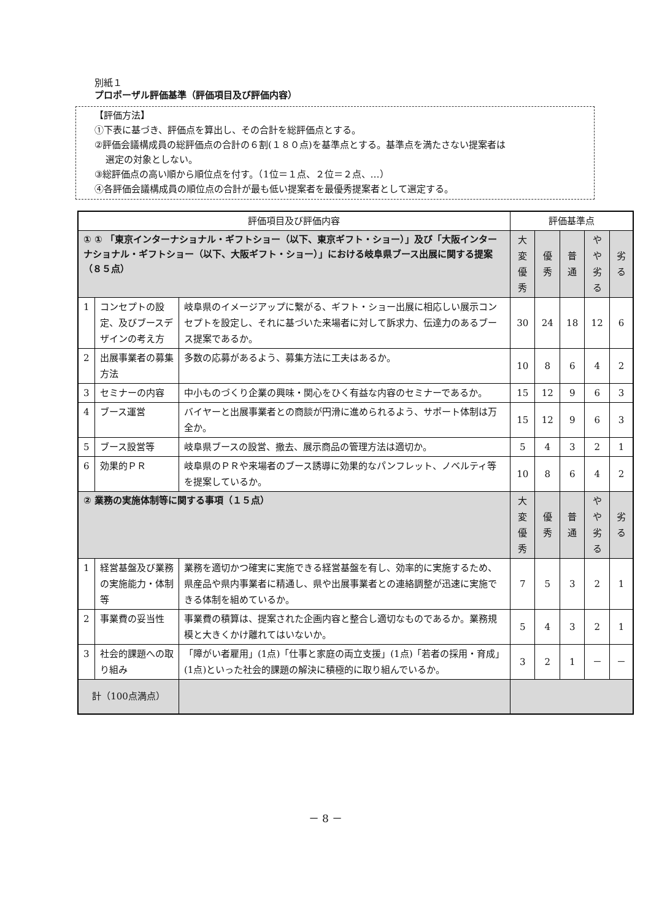別紙１
プロポーザル評価基準（評価項目及び評価内容）
【評価方法】
①下表に基づき、評価点を算出し、その合計を総評価点とする。
②評価会議構成員の総評価点の合計の６割(１８０点)を基準点とする。基準点を満たさない提案者は
選定の対象としない。
③総評価点の高い順から順位点を付す。（1位＝１点、２位＝２点、…）
④各評価会議構成員の順位点の合計が最も低い提案者を最優秀提案者として選定する。
| 評価項目及び評価内容 | | | 評価基準点 | | | | |
| ① ① 「東京インターナショナル・ギフトショー（以下、東京ギフト・ショー）」及び「大阪インターナショナル・ギフトショー（以下、大阪ギフト・ショー）」における岐阜県ブース出展に関する提案（８５点） | | | 大変 優秀 | 優秀 | 普通 | やや 劣る | 劣る |
| 1 | コンセプトの設定、及びブースデザインの考え方 | 岐阜県のイメージアップに繋がる、ギフト・ショー出展に相応しい展示コンセプトを設定し、それに基づいた来場者に対して訴求力、伝達力のあるブース提案であるか。 | 30 | 24 | 18 | 12 | 6 |
| 2 | 出展事業者の募集方法 | 多数の応募があるよう、募集方法に工夫はあるか。 | 10 | 8 | 6 | 4 | 2 |
| 3 | セミナーの内容 | 中小ものづくり企業の興味・関心をひく有益な内容のセミナーであるか。 | 15 | 12 | 9 | 6 | 3 |
| 4 | ブース運営 | バイヤーと出展事業者との商談が円滑に進められるよう、サポート体制は万全か。 | 15 | 12 | 9 | 6 | 3 |
| 5 | ブース設営等 | 岐阜県ブースの設営、撤去、展示商品の管理方法は適切か。 | 5 | 4 | 3 | 2 | 1 |
| 6 | 効果的ＰＲ | 岐阜県のＰＲや来場者のブース誘導に効果的なパンフレット、ノベルティ等を提案しているか。 | 10 | 8 | 6 | 4 | 2 |
| ② 業務の実施体制等に関する事項（１５点） | | | 大変 優秀 | 優秀 | 普通 | やや 劣る | 劣る |
| 1 | 経営基盤及び業務の実施能力・体制等 | 業務を適切かつ確実に実施できる経営基盤を有し、効率的に実施するため、県産品や県内事業者に精通し、県や出展事業者との連絡調整が迅速に実施できる体制を組めているか。 | 7 | 5 | 3 | 2 | 1 |
| 2 | 事業費の妥当性 | 事業費の積算は、提案された企画内容と整合し適切なものであるか。業務規模と大きくかけ離れてはいないか。 | 5 | 4 | 3 | 2 | 1 |
| 3 | 社会的課題への取り組み | 「障がい者雇用」(1点)「仕事と家庭の両立支援」(1点)「若者の採用・育成」(1点)といった社会的課題の解決に積極的に取り組んでいるか。 | 3 | 2 | 1 | － | － |
| 計（100点満点） | | | | | | | |
－ 8 －